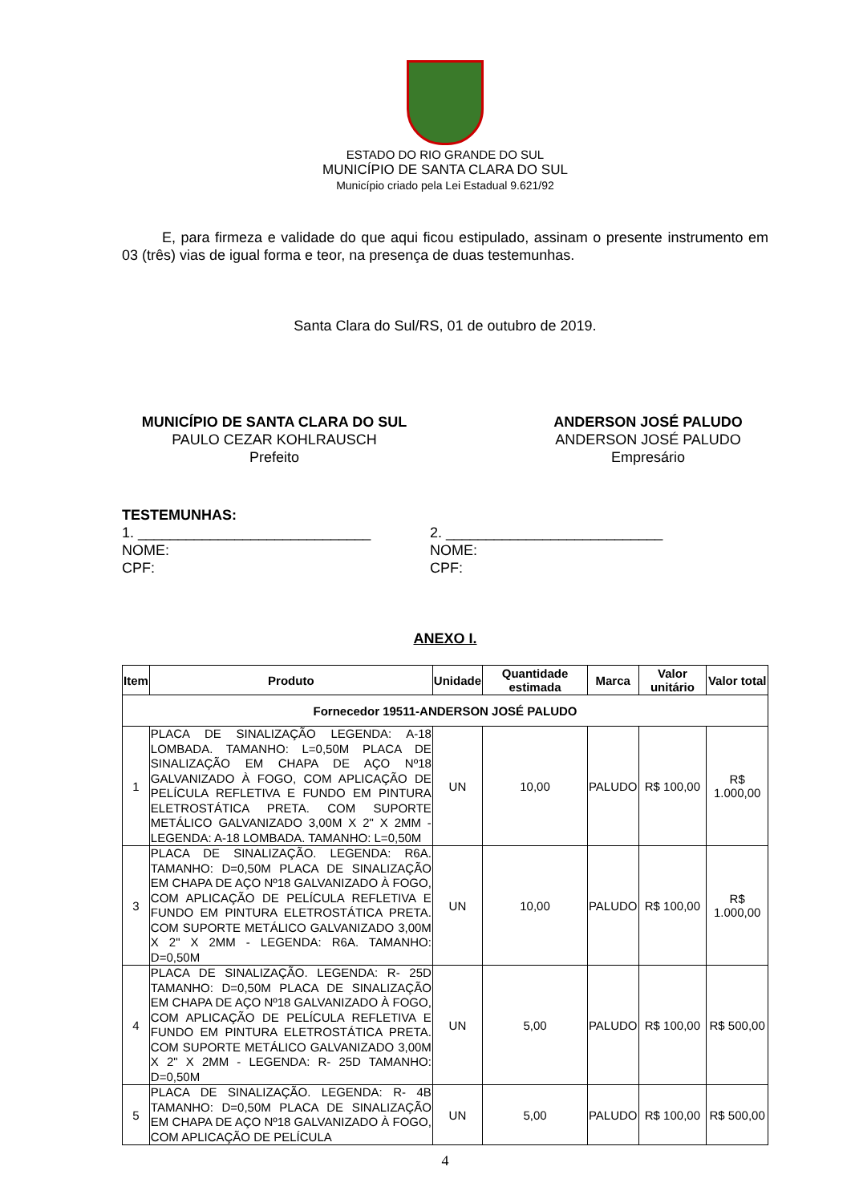ESTADO DO RIO GRANDE DO SUL
MUNICÍPIO DE SANTA CLARA DO SUL
Município criado pela Lei Estadual 9.621/92
E, para firmeza e validade do que aqui ficou estipulado, assinam o presente instrumento em 03 (três) vias de igual forma e teor, na presença de duas testemunhas.
Santa Clara do Sul/RS, 01 de outubro de 2019.
MUNICÍPIO DE SANTA CLARA DO SUL
PAULO CEZAR KOHLRAUSCH
Prefeito
ANDERSON JOSÉ PALUDO
ANDERSON JOSÉ PALUDO
Empresário
TESTEMUNHAS:
1. _____________________________
NOME:
CPF:
2. ___________________________
NOME:
CPF:
ANEXO I.
| Item | Produto | Unidade | Quantidade estimada | Marca | Valor unitário | Valor total |
| --- | --- | --- | --- | --- | --- | --- |
| Fornecedor 19511-ANDERSON JOSÉ PALUDO | | | | | | |
| 1 | PLACA DE SINALIZAÇÃO LEGENDA: A-18 LOMBADA. TAMANHO: L=0,50M PLACA DE SINALIZAÇÃO EM CHAPA DE AÇO Nº18 GALVANIZADO À FOGO, COM APLICAÇÃO DE PELÍCULA REFLETIVA E FUNDO EM PINTURA ELETROSTÁTICA PRETA. COM SUPORTE METÁLICO GALVANIZADO 3,00M X 2" X 2MM - LEGENDA: A-18 LOMBADA. TAMANHO: L=0,50M | UN | 10,00 | PALUDO | R$ 100,00 | R$ 1.000,00 |
| 3 | PLACA DE SINALIZAÇÃO. LEGENDA: R6A. TAMANHO: D=0,50M PLACA DE SINALIZAÇÃO EM CHAPA DE AÇO Nº18 GALVANIZADO À FOGO, COM APLICAÇÃO DE PELÍCULA REFLETIVA E FUNDO EM PINTURA ELETROSTÁTICA PRETA. COM SUPORTE METÁLICO GALVANIZADO 3,00M X 2" X 2MM - LEGENDA: R6A. TAMANHO: D=0,50M | UN | 10,00 | PALUDO | R$ 100,00 | R$ 1.000,00 |
| 4 | PLACA DE SINALIZAÇÃO. LEGENDA: R- 25D TAMANHO: D=0,50M PLACA DE SINALIZAÇÃO EM CHAPA DE AÇO Nº18 GALVANIZADO À FOGO, COM APLICAÇÃO DE PELÍCULA REFLETIVA E FUNDO EM PINTURA ELETROSTÁTICA PRETA. COM SUPORTE METÁLICO GALVANIZADO 3,00M X 2" X 2MM - LEGENDA: R- 25D TAMANHO: D=0,50M | UN | 5,00 | PALUDO | R$ 100,00 | R$ 500,00 |
| 5 | PLACA DE SINALIZAÇÃO. LEGENDA: R- 4B TAMANHO: D=0,50M PLACA DE SINALIZAÇÃO EM CHAPA DE AÇO Nº18 GALVANIZADO À FOGO, COM APLICAÇÃO DE PELÍCULA | UN | 5,00 | PALUDO | R$ 100,00 | R$ 500,00 |
4